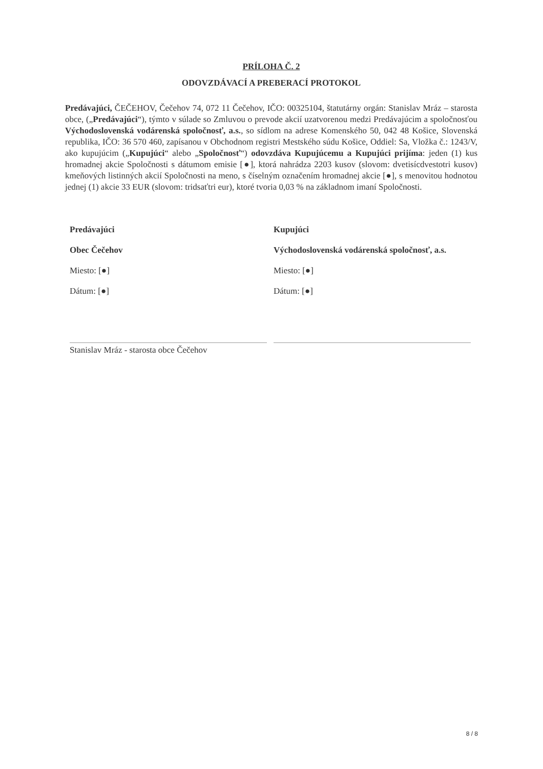PRÍLOHA Č. 2
ODOVZDÁVACÍ A PREBERACÍ PROTOKOL
Predávajúci, ČEČEHOV, Čečehov 74, 072 11 Čečehov, IČO: 00325104, štatutárny orgán: Stanislav Mráz – starosta obce, („Predávajúci“), týmto v súlade so Zmluvou o prevode akcií uzatvorenou medzi Predávajúcim a spoločnosťou Východoslovenská vodárenská spoločnosť, a.s., so sídlom na adrese Komenského 50, 042 48 Košice, Slovenská republika, IČO: 36 570 460, zapísanou v Obchodnom registri Mestského súdu Košice, Oddiel: Sa, Vložka č.: 1243/V, ako kupujúcim („Kupujúci“ alebo „Spoločnosť“) odovzdáva Kupujúcemu a Kupujúci prijíma: jeden (1) kus hromadnej akcie Spoločnosti s dátumom emisie [●], ktorá nahrádza 2203 kusov (slovom: dvetisícdvestotri kusov) kmeňových listinných akcií Spoločnosti na meno, s číselným označením hromadnej akcie [●], s menovitou hodnotou jednej (1) akcie 33 EUR (slovom: tridsaťtri eur), ktoré tvoria 0,03 % na základnom imaní Spoločnosti.
Predávajúci
Obec Čečehov
Miesto: [●]
Dátum: [●]
Stanislav Mráz - starosta obce Čečehov
Kupujúci
Východoslovenská vodárenská spoločnosť, a.s.
Miesto: [●]
Dátum: [●]
8 / 8